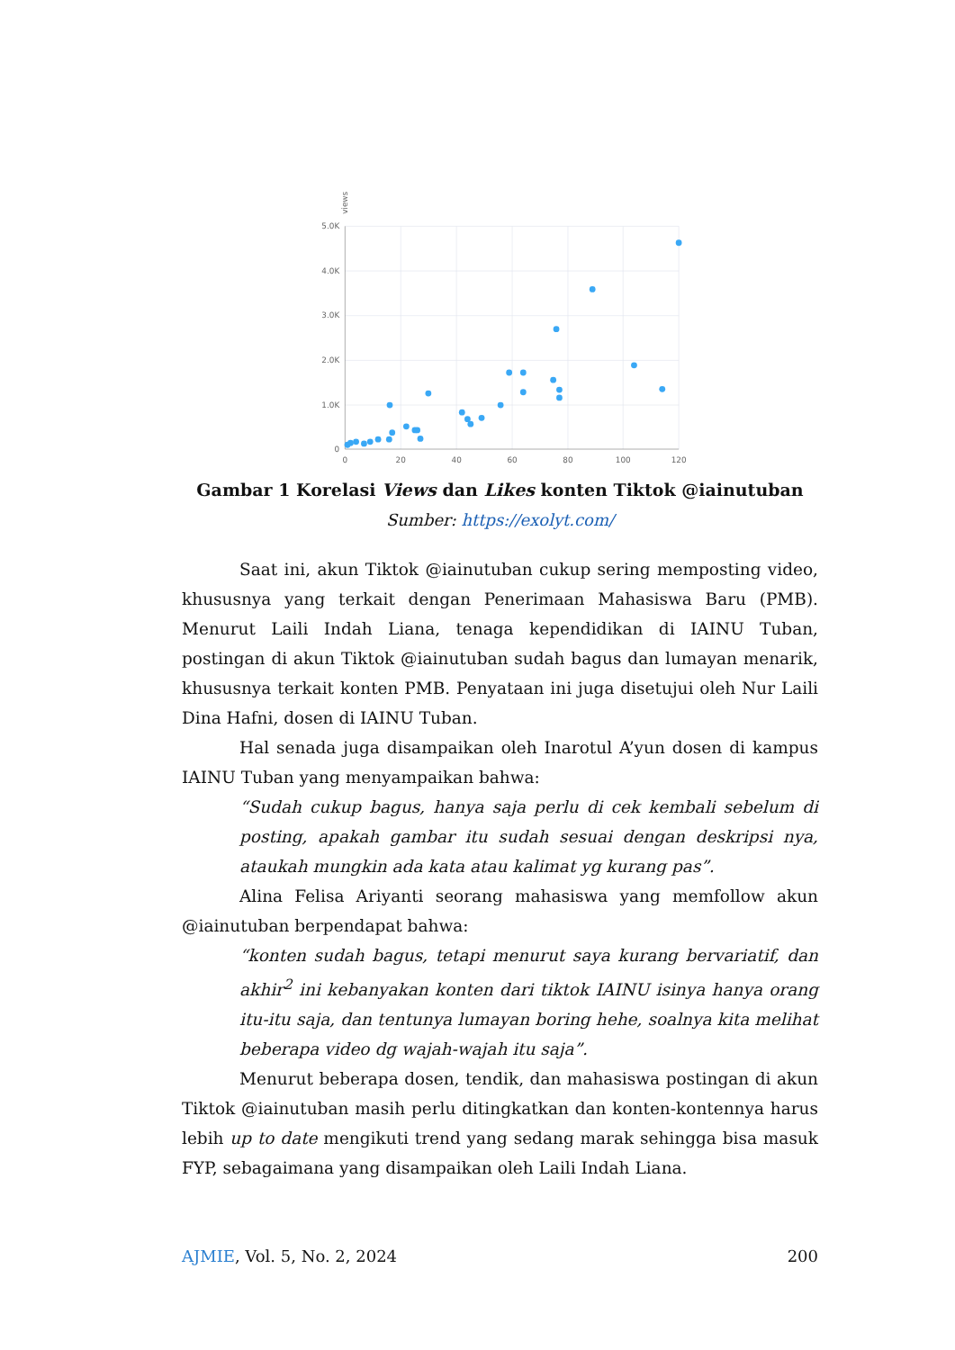5.0K
4.0K
3.0K
2.0K
1.0K
0
0
20
40
60
80
100
120
views
Gambar 1 Korelasi Views dan Likes konten Tiktok @iainutuban
Sumber: https://exolyt.com/
Saat ini, akun Tiktok @iainutuban cukup sering memposting video, khususnya yang terkait dengan Penerimaan Mahasiswa Baru (PMB). Menurut Laili Indah Liana, tenaga kependidikan di IAINU Tuban, postingan di akun Tiktok @iainutuban sudah bagus dan lumayan menarik, khususnya terkait konten PMB. Penyataan ini juga disetujui oleh Nur Laili Dina Hafni, dosen di IAINU Tuban.
Hal senada juga disampaikan oleh Inarotul A’yun dosen di kampus IAINU Tuban yang menyampaikan bahwa:
“Sudah cukup bagus, hanya saja perlu di cek kembali sebelum di posting, apakah gambar itu sudah sesuai dengan deskripsi nya, ataukah mungkin ada kata atau kalimat yg kurang pas”.
Alina Felisa Ariyanti seorang mahasiswa yang memfollow akun @iainutuban berpendapat bahwa:
“konten sudah bagus, tetapi menurut saya kurang bervariatif, dan akhir<sup>2</sup> ini kebanyakan konten dari tiktok IAINU isinya hanya orang itu-itu saja, dan tentunya lumayan boring hehe, soalnya kita melihat beberapa video dg wajah-wajah itu saja”.
Menurut beberapa dosen, tendik, dan mahasiswa postingan di akun Tiktok @iainutuban masih perlu ditingkatkan dan konten-kontennya harus lebih up to date mengikuti trend yang sedang marak sehingga bisa masuk FYP, sebagaimana yang disampaikan oleh Laili Indah Liana.
AJMIE, Vol. 5, No. 2, 2024 200